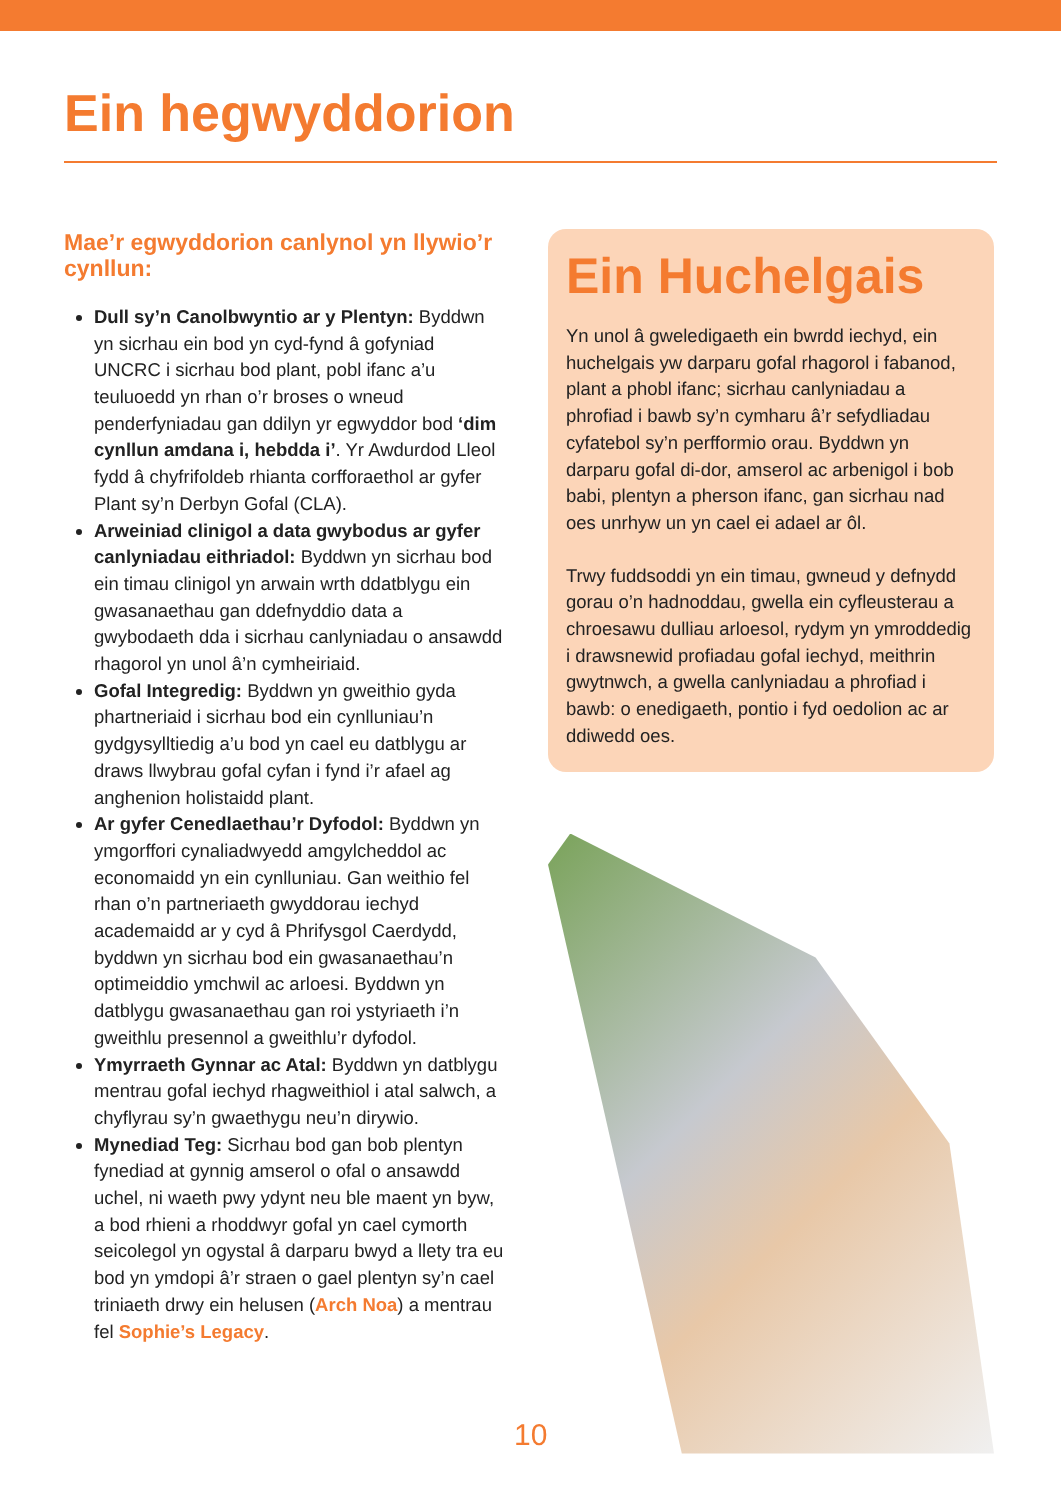Ein hegwyddorion
Mae’r egwyddorion canlynol yn llywio’r cynllun:
Dull sy’n Canolbwyntio ar y Plentyn: Byddwn yn sicrhau ein bod yn cyd-fynd â gofyniad UNCRC i sicrhau bod plant, pobl ifanc a’u teuluoedd yn rhan o’r broses o wneud penderfyniadau gan ddilyn yr egwyddor bod ‘dim cynllun amdana i, hebdda i’. Yr Awdurdod Lleol fydd â chyfrifoldeb rhianta corfforaethol ar gyfer Plant sy’n Derbyn Gofal (CLA).
Arweiniad clinigol a data gwybodus ar gyfer canlyniadau eithriadol: Byddwn yn sicrhau bod ein timau clinigol yn arwain wrth ddatblygu ein gwasanaethau gan ddefnyddio data a gwybodaeth dda i sicrhau canlyniadau o ansawdd rhagorol yn unol â’n cymheiriaid.
Gofal Integredig: Byddwn yn gweithio gyda phartneriaid i sicrhau bod ein cynlluniau’n gydgysylltiedig a’u bod yn cael eu datblygu ar draws llwybrau gofal cyfan i fynd i’r afael ag anghenion holistaidd plant.
Ar gyfer Cenedlaethau’r Dyfodol: Byddwn yn ymgorffori cynaliadwyedd amgylcheddol ac economaidd yn ein cynlluniau. Gan weithio fel rhan o’n partneriaeth gwyddorau iechyd academaidd ar y cyd â Phrifysgol Caerdydd, byddwn yn sicrhau bod ein gwasanaethau’n optimeiddio ymchwil ac arloesi. Byddwn yn datblygu gwasanaethau gan roi ystyriaeth i’n gweithlu presennol a gweithlu’r dyfodol.
Ymyrraeth Gynnar ac Atal: Byddwn yn datblygu mentrau gofal iechyd rhagweithiol i atal salwch, a chyflyrau sy’n gwaethygu neu’n dirywio.
Mynediad Teg: Sicrhau bod gan bob plentyn fynediad at gynnig amserol o ofal o ansawdd uchel, ni waeth pwy ydynt neu ble maent yn byw, a bod rhieni a rhoddwyr gofal yn cael cymorth seicolegol yn ogystal â darparu bwyd a llety tra eu bod yn ymdopi â’r straen o gael plentyn sy’n cael triniaeth drwy ein helusen (Arch Noa) a mentrau fel Sophie’s Legacy.
Ein Huchelgais
Yn unol â gweledigaeth ein bwrdd iechyd, ein huchelgais yw darparu gofal rhagorol i fabanod, plant a phobl ifanc; sicrhau canlyniadau a phrofiad i bawb sy’n cymharu â’r sefydliadau cyfatebol sy’n perfformio orau. Byddwn yn darparu gofal di-dor, amserol ac arbenigol i bob babi, plentyn a pherson ifanc, gan sicrhau nad oes unrhyw un yn cael ei adael ar ôl.
Trwy fuddsoddi yn ein timau, gwneud y defnydd gorau o’n hadnoddau, gwella ein cyfleusterau a chroesawu dulliau arloesol, rydym yn ymroddedig i drawsnewid profiadau gofal iechyd, meithrin gwytnwch, a gwella canlyniadau a phrofiad i bawb: o enedigaeth, pontio i fyd oedolion ac ar ddiwedd oes.
10